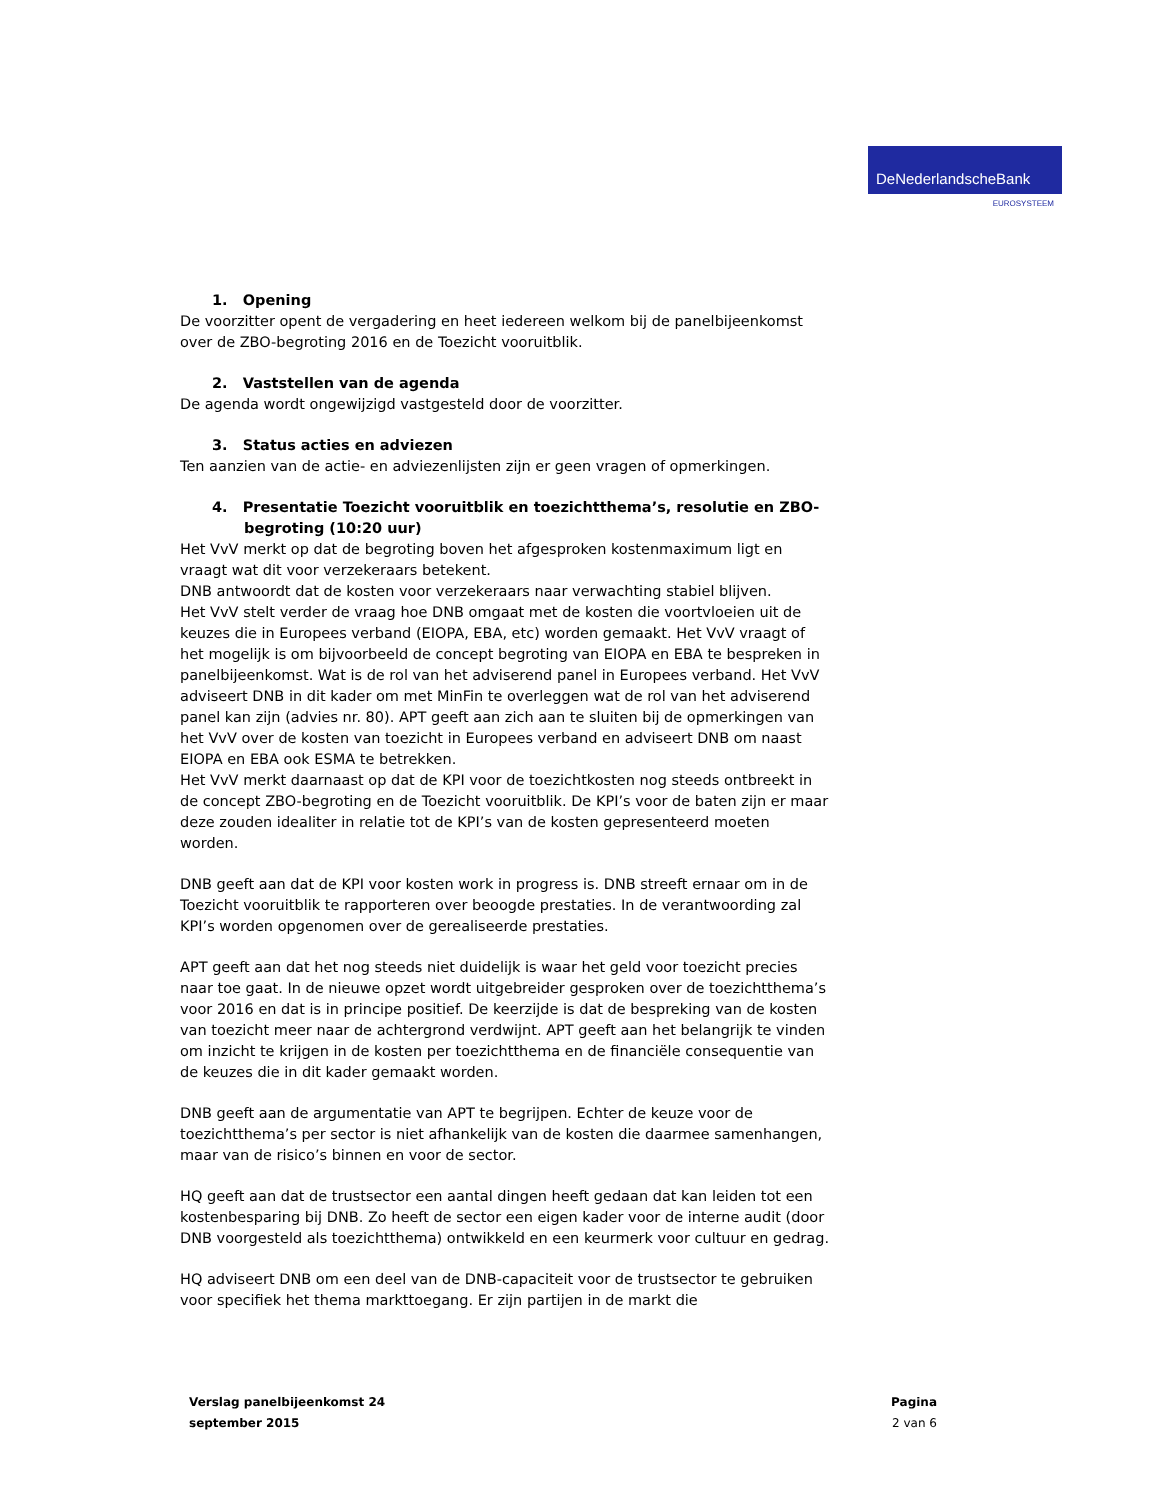DeNederlandscheBank
EUROSYSTEEM
1. Opening
De voorzitter opent de vergadering en heet iedereen welkom bij de panelbijeenkomst over de ZBO-begroting 2016 en de Toezicht vooruitblik.
2. Vaststellen van de agenda
De agenda wordt ongewijzigd vastgesteld door de voorzitter.
3. Status acties en adviezen
Ten aanzien van de actie- en adviezenlijsten zijn er geen vragen of opmerkingen.
4. Presentatie Toezicht vooruitblik en toezichtthema’s, resolutie en ZBO-begroting (10:20 uur)
Het VvV merkt op dat de begroting boven het afgesproken kostenmaximum ligt en vraagt wat dit voor verzekeraars betekent.
DNB antwoordt dat de kosten voor verzekeraars naar verwachting stabiel blijven.
Het VvV stelt verder de vraag hoe DNB omgaat met de kosten die voortvloeien uit de keuzes die in Europees verband (EIOPA, EBA, etc) worden gemaakt. Het VvV vraagt of het mogelijk is om bijvoorbeeld de concept begroting van EIOPA en EBA te bespreken in panelbijeenkomst. Wat is de rol van het adviserend panel in Europees verband. Het VvV adviseert DNB in dit kader om met MinFin te overleggen wat de rol van het adviserend panel kan zijn (advies nr. 80). APT geeft aan zich aan te sluiten bij de opmerkingen van het VvV over de kosten van toezicht in Europees verband en adviseert DNB om naast EIOPA en EBA ook ESMA te betrekken.
Het VvV merkt daarnaast op dat de KPI voor de toezichtkosten nog steeds ontbreekt in de concept ZBO-begroting en de Toezicht vooruitblik. De KPI’s voor de baten zijn er maar deze zouden idealiter in relatie tot de KPI’s van de kosten gepresenteerd moeten worden.
DNB geeft aan dat de KPI voor kosten work in progress is. DNB streeft ernaar om in de Toezicht vooruitblik te rapporteren over beoogde prestaties. In de verantwoording zal KPI’s worden opgenomen over de gerealiseerde prestaties.
APT geeft aan dat het nog steeds niet duidelijk is waar het geld voor toezicht precies naar toe gaat. In de nieuwe opzet wordt uitgebreider gesproken over de toezichtthema’s voor 2016 en dat is in principe positief. De keerzijde is dat de bespreking van de kosten van toezicht meer naar de achtergrond verdwijnt. APT geeft aan het belangrijk te vinden om inzicht te krijgen in de kosten per toezichtthema en de financiële consequentie van de keuzes die in dit kader gemaakt worden.
DNB geeft aan de argumentatie van APT te begrijpen. Echter de keuze voor de toezichtthema’s per sector is niet afhankelijk van de kosten die daarmee samenhangen, maar van de risico’s binnen en voor de sector.
HQ geeft aan dat de trustsector een aantal dingen heeft gedaan dat kan leiden tot een kostenbesparing bij DNB. Zo heeft de sector een eigen kader voor de interne audit (door DNB voorgesteld als toezichtthema) ontwikkeld en een keurmerk voor cultuur en gedrag.
HQ adviseert DNB om een deel van de DNB-capaciteit voor de trustsector te gebruiken voor specifiek het thema markttoegang. Er zijn partijen in de markt die
Verslag panelbijeenkomst 24
september 2015
Pagina
2 van 6